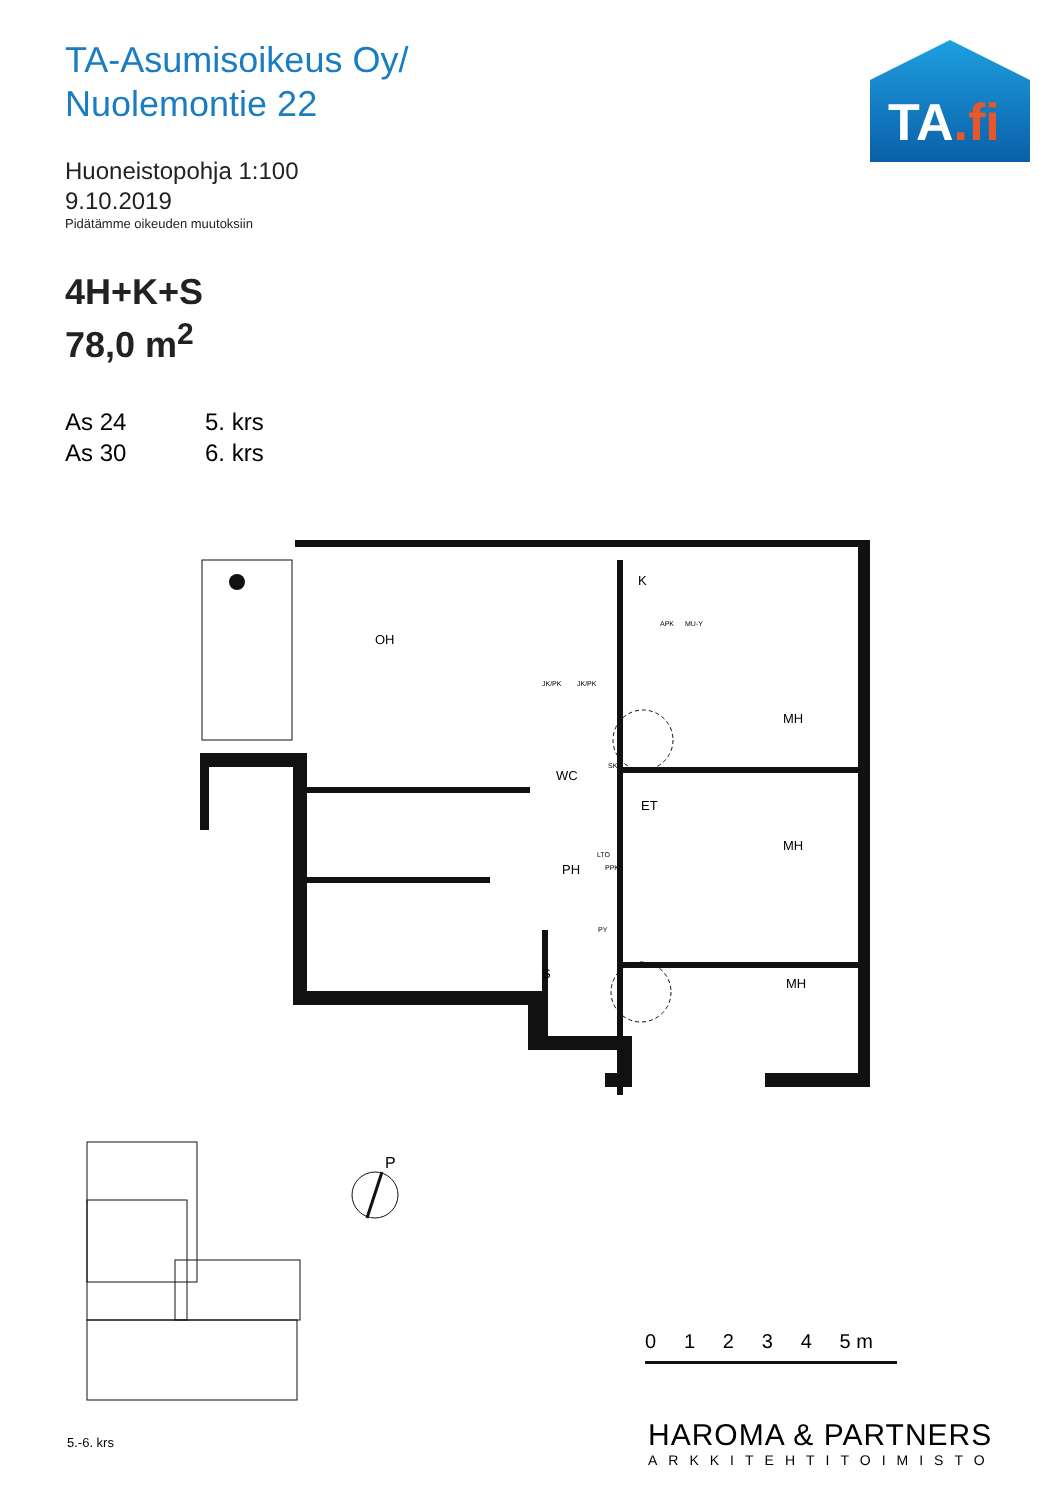TA-Asumisoikeus Oy/
Nuolemontie 22
Huoneistopohja 1:100
9.10.2019
Pidätämme oikeuden muutoksiin
4H+K+S
78,0 m<sup>2</sup>
As 24 5. krs As 30 6. krs
TA.fi
OH
K
MH
WC
ET
MH
PH
MH
S
SK
LTO
PPK
PY
JK/PK
JK/PK
APK
MU-Y
P
5.-6. krs
0 1 2 3 4 5 m
HAROMA & PARTNERS
ARKKITEHTITOIMISTO